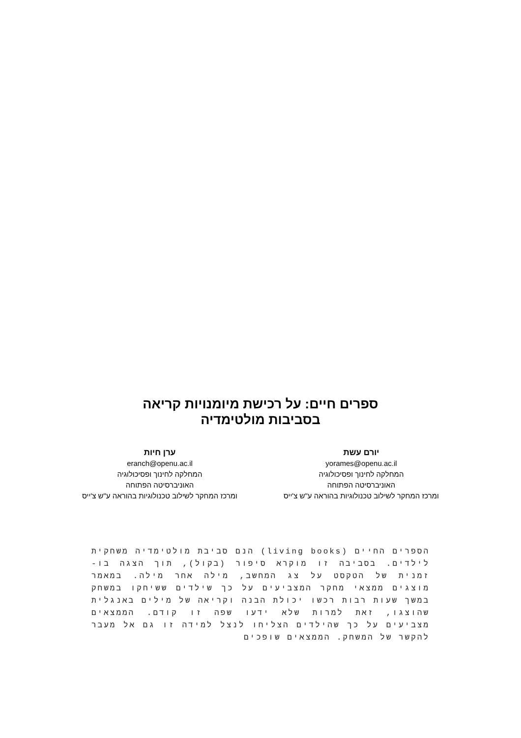ספרים חיים: על רכישת מיומנויות קריאה
בסביבות מולטימדיה
יורם עשת
yorames@openu.ac.il
המחלקה לחינוך ופסיכולוגיה
האוניברסיטה הפתוחה
ומרכז המחקר לשילוב טכנולוגיות בהוראה ע"ש צ'ייס
ערן חיות
eranch@openu.ac.il
המחלקה לחינוך ופסיכולוגיה
האוניברסיטה הפתוחה
ומרכז המחקר לשילוב טכנולוגיות בהוראה ע"ש צ'ייס
הספרים החיים (living books) הנם סביבת מולטימדיה משחקית לילדים. בסביבה זו מוקרא סיפור (בקול), תוך הצגה בו-זמנית של הטקסט על צג המחשב, מילה אחר מילה. במאמר מוצגים ממצאי מחקר המצביעים על כך שילדים ששיחקו במשחק במשך שעות רבות רכשו יכולת הבנה וקריאה של מילים באנגלית שהוצגו, זאת למרות שלא ידעו שפה זו קודם. הממצאים מצביעים על כך שהילדים הצליחו לנצל למידה זו גם אל מעבר להקשר של המשחק. הממצאים שופכים